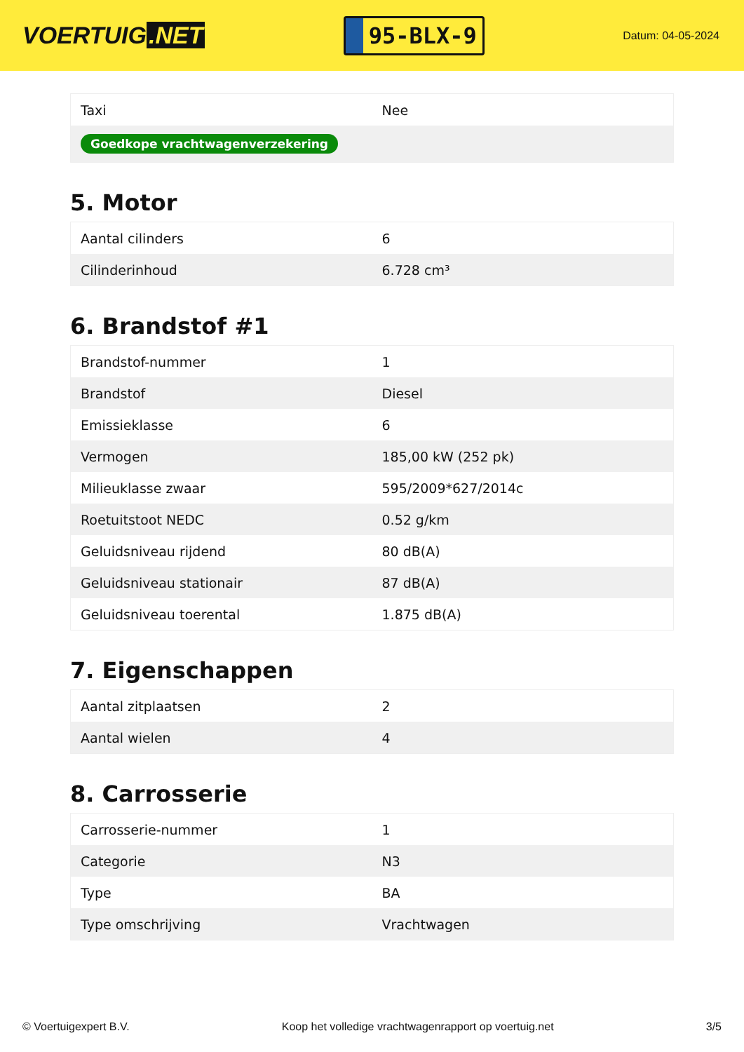VOERTUIG.NET
95-BLX-9
Datum: 04-05-2024
| Taxi | Nee |
| Goedkope vrachtwagenverzekering | |
5. Motor
| Aantal cilinders | 6 |
| Cilinderinhoud | 6.728 cm³ |
6. Brandstof #1
| Brandstof-nummer | 1 |
| Brandstof | Diesel |
| Emissieklasse | 6 |
| Vermogen | 185,00 kW (252 pk) |
| Milieuklasse zwaar | 595/2009*627/2014c |
| Roetuitstoot NEDC | 0.52 g/km |
| Geluidsniveau rijdend | 80 dB(A) |
| Geluidsniveau stationair | 87 dB(A) |
| Geluidsniveau toerental | 1.875 dB(A) |
7. Eigenschappen
| Aantal zitplaatsen | 2 |
| Aantal wielen | 4 |
8. Carrosserie
| Carrosserie-nummer | 1 |
| Categorie | N3 |
| Type | BA |
| Type omschrijving | Vrachtwagen |
© Voertuigexpert B.V. Koop het volledige vrachtwagenrapport op voertuig.net 3/5